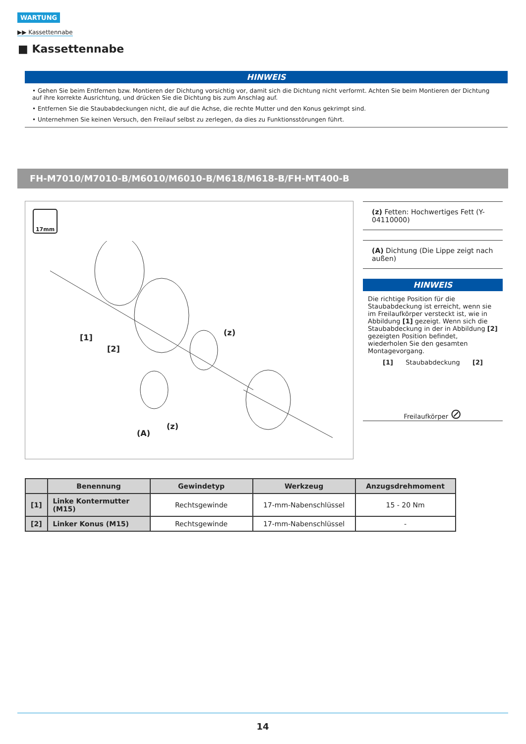WARTUNG
▶▶ Kassettennabe
■ Kassettennabe
HINWEIS
• Gehen Sie beim Entfernen bzw. Montieren der Dichtung vorsichtig vor, damit sich die Dichtung nicht verformt. Achten Sie beim Montieren der Dichtung auf ihre korrekte Ausrichtung, und drücken Sie die Dichtung bis zum Anschlag auf.
• Entfernen Sie die Staubabdeckungen nicht, die auf die Achse, die rechte Mutter und den Konus gekrimpt sind.
• Unternehmen Sie keinen Versuch, den Freilauf selbst zu zerlegen, da dies zu Funktionsstörungen führt.
FH-M7010/M7010-B/M6010/M6010-B/M618/M618-B/FH-MT400-B
17mm
[1]
[2]
(z)
(A)
(z)
(z) Fetten: Hochwertiges Fett (Y-04110000)
(A) Dichtung (Die Lippe zeigt nach außen)
HINWEIS
Die richtige Position für die Staubabdeckung ist erreicht, wenn sie im Freilaufkörper versteckt ist, wie in Abbildung [1] gezeigt. Wenn sich die Staubabdeckung in der in Abbildung [2] gezeigten Position befindet, wiederholen Sie den gesamten Montagevorgang.
[1] Staubabdeckung [2]
Freilaufkörper ⊘
| | Benennung | Gewindetyp | Werkzeug | Anzugsdrehmoment |
| --- | --- | --- | --- | --- |
| [1] | Linke Kontermutter (M15) | Rechtsgewinde | 17-mm-Nabenschlüssel | 15 - 20 Nm |
| [2] | Linker Konus (M15) | Rechtsgewinde | 17-mm-Nabenschlüssel | - |
14